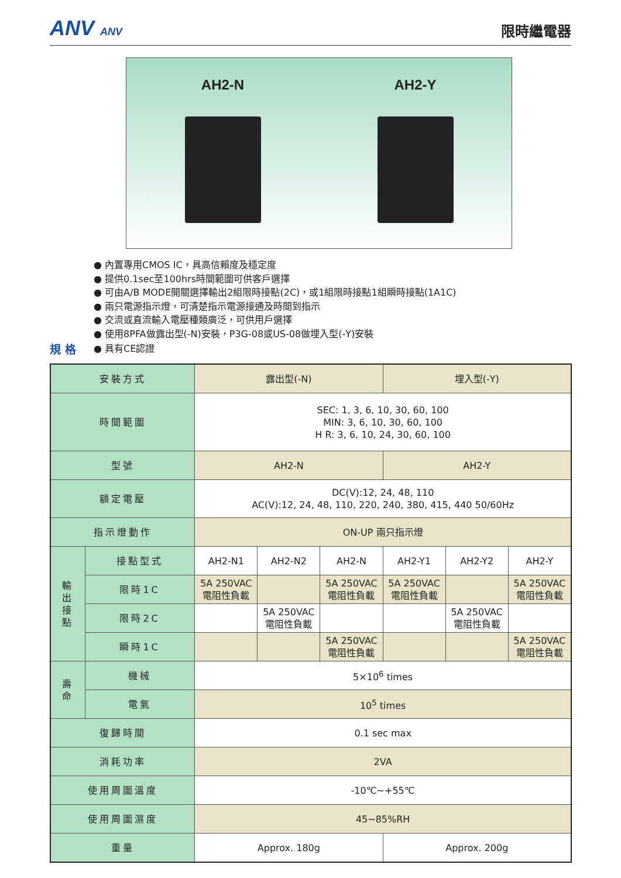ANV ANV
限時繼電器
AH2-N AH2-Y
● 內置專用CMOS IC，具高信賴度及穩定度
● 提供0.1sec至100hrs時間範圍可供客戶選擇
● 可由A/B MODE開關選擇輸出2組限時接點(2C)，或1組限時接點1組瞬時接點(1A1C)
● 兩只電源指示燈，可清楚指示電源接通及時間到指示
● 交流或直流輸入電壓種類廣泛，可供用戶選擇
● 使用8PFA做露出型(-N)安裝，P3G-08或US-08做埋入型(-Y)安裝
規 格 ● 具有CE認證
| 安裝方式 | | 露出型(-N) | | | 埋入型(-Y) | | |
| 時間範圍 | | SEC: 1, 3, 6, 10, 30, 60, 100 MIN: 3, 6, 10, 30, 60, 100 H R: 3, 6, 10, 24, 30, 60, 100 | | | | | |
| 型號 | | AH2-N | | | AH2-Y | | |
| 額定電壓 | | DC(V):12, 24, 48, 110 AC(V):12, 24, 48, 110, 220, 240, 380, 415, 440 50/60Hz | | | | | |
| 指示燈動作 | | ON-UP 兩只指示燈 | | | | | |
| 輸 出 接 點 | 接點型式 | AH2-N1 | AH2-N2 | AH2-N | AH2-Y1 | AH2-Y2 | AH2-Y |
| | 限時1C | 5A 250VAC 電阻性負載 | | 5A 250VAC 電阻性負載 | 5A 250VAC 電阻性負載 | | 5A 250VAC 電阻性負載 |
| | 限時2C | | 5A 250VAC 電阻性負載 | | | 5A 250VAC 電阻性負載 | |
| | 瞬時1C | | | 5A 250VAC 電阻性負載 | | | 5A 250VAC 電阻性負載 |
| 壽 命 | 機械 | 5×10<sup>6</sup> times | | | | | |
| | 電氣 | 10<sup>5</sup> times | | | | | |
| 復歸時間 | | 0.1 sec max | | | | | |
| 消耗功率 | | 2VA | | | | | |
| 使用周圍溫度 | | -10℃~+55℃ | | | | | |
| 使用周圍濕度 | | 45~85%RH | | | | | |
| 重量 | | Approx. 180g | | | Approx. 200g | | |